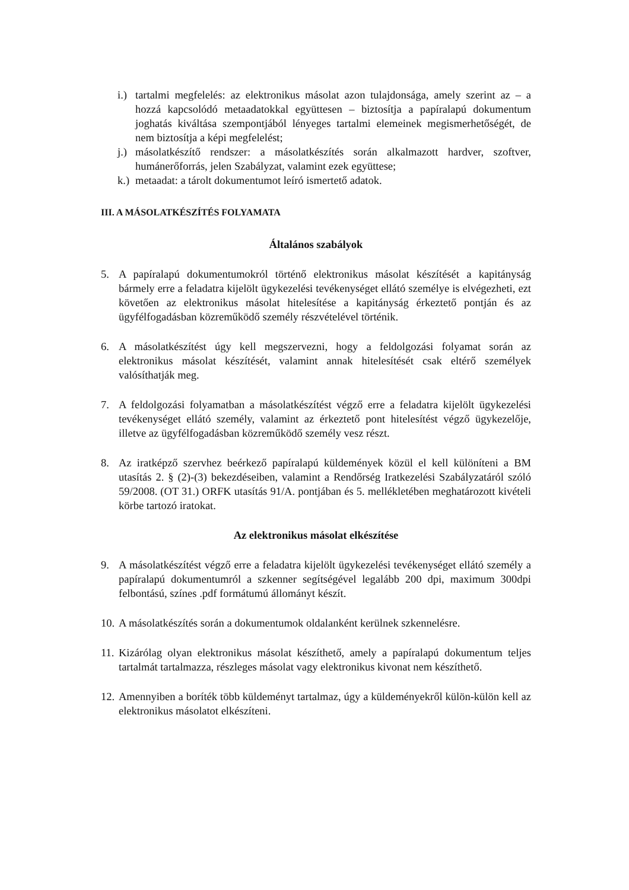i.) tartalmi megfelelés: az elektronikus másolat azon tulajdonsága, amely szerint az – a hozzá kapcsolódó metaadatokkal együttesen – biztosítja a papíralapú dokumentum joghatás kiváltása szempontjából lényeges tartalmi elemeinek megismerhetőségét, de nem biztosítja a képi megfelelést;
j.) másolatkészítő rendszer: a másolatkészítés során alkalmazott hardver, szoftver, humánerőforrás, jelen Szabályzat, valamint ezek együttese;
k.) metaadat: a tárolt dokumentumot leíró ismertető adatok.
III. A MÁSOLATKÉSZÍTÉS FOLYAMATA
Általános szabályok
5. A papíralapú dokumentumokról történő elektronikus másolat készítését a kapitányság bármely erre a feladatra kijelölt ügykezelési tevékenységet ellátó személye is elvégezheti, ezt követően az elektronikus másolat hitelesítése a kapitányság érkeztető pontján és az ügyfélfogadásban közreműködő személy részvételével történik.
6. A másolatkészítést úgy kell megszervezni, hogy a feldolgozási folyamat során az elektronikus másolat készítését, valamint annak hitelesítését csak eltérő személyek valósíthatják meg.
7. A feldolgozási folyamatban a másolatkészítést végző erre a feladatra kijelölt ügykezelési tevékenységet ellátó személy, valamint az érkeztető pont hitelesítést végző ügykezelője, illetve az ügyfélfogadásban közreműködő személy vesz részt.
8. Az iratképző szervhez beérkező papíralapú küldemények közül el kell különíteni a BM utasítás 2. § (2)-(3) bekezdéseiben, valamint a Rendőrség Iratkezelési Szabályzatáról szóló 59/2008. (OT 31.) ORFK utasítás 91/A. pontjában és 5. mellékletében meghatározott kivételi körbe tartozó iratokat.
Az elektronikus másolat elkészítése
9. A másolatkészítést végző erre a feladatra kijelölt ügykezelési tevékenységet ellátó személy a papíralapú dokumentumról a szkenner segítségével legalább 200 dpi, maximum 300dpi felbontású, színes .pdf formátumú állományt készít.
10. A másolatkészítés során a dokumentumok oldalanként kerülnek szkennelésre.
11. Kizárólag olyan elektronikus másolat készíthető, amely a papíralapú dokumentum teljes tartalmát tartalmazza, részleges másolat vagy elektronikus kivonat nem készíthető.
12. Amennyiben a boríték több küldeményt tartalmaz, úgy a küldeményekről külön-külön kell az elektronikus másolatot elkészíteni.